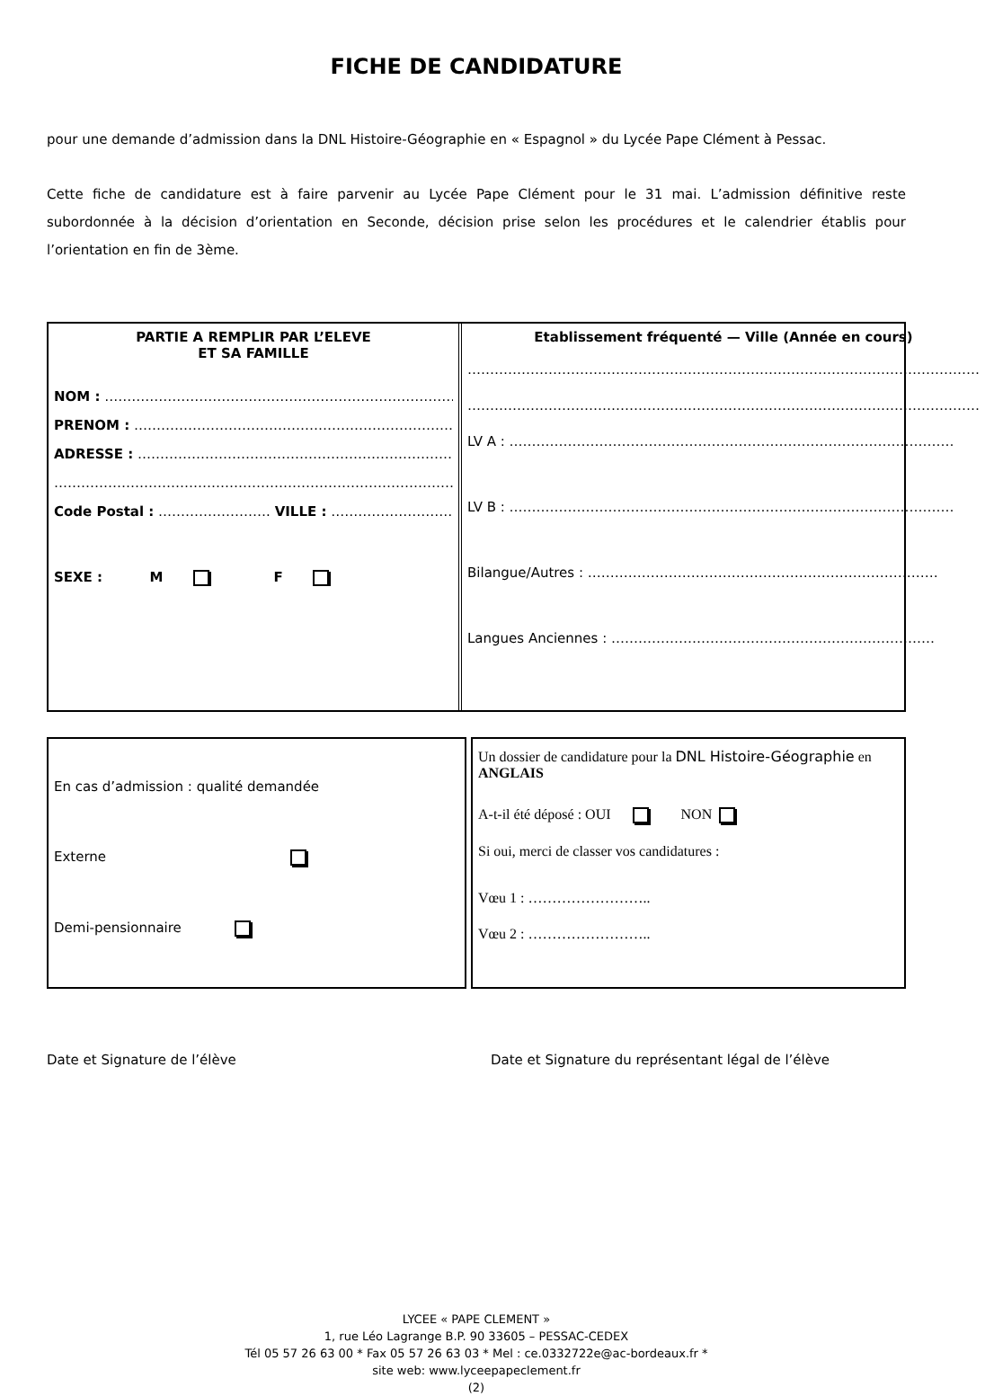FICHE DE CANDIDATURE
pour une demande d’admission dans la DNL Histoire-Géographie en « Espagnol » du Lycée Pape Clément à Pessac.
Cette fiche de candidature est à faire parvenir au Lycée Pape Clément pour le 31 mai. L’admission définitive reste subordonnée à la décision d’orientation en Seconde, décision prise selon les procédures et le calendrier établis pour l’orientation en fin de 3ème.
PARTIE A REMPLIR PAR L’ELEVE
ET SA FAMILLE
NOM : ………………………………………………………………………..
PRENOM : ……………………………………………………………………
ADRESSE : ……………………………………………………………………
………………………………………………………………………………………..
Code Postal : ……………………. VILLE : ………………………..
SEXE : M F
Etablissement fréquenté — Ville (Année en cours)
……………………………………………………………………………………………………
……………………………………………………………………………………………………
LV A : ………………………………………………………………………………………
LV B : ………………………………………………………………………………………
Bilangue/Autres : ……………………………………………………………………
Langues Anciennes : ………………………………………………………………
En cas d’admission : qualité demandée
Externe
Demi-pensionnaire
Un dossier de candidature pour la DNL Histoire-Géographie en ANGLAIS
A-t-il été déposé : OUI NON
Si oui, merci de classer vos candidatures :
Vœu 1 : ……………………..
Vœu 2 : ……………………..
Date et Signature de l’élève Date et Signature du représentant légal de l’élève
LYCEE « PAPE CLEMENT »
1, rue Léo Lagrange B.P. 90 33605 – PESSAC-CEDEX
Tél 05 57 26 63 00 * Fax 05 57 26 63 03 * Mel : ce.0332722e@ac-bordeaux.fr *
site web: www.lyceepapeclement.fr
(2)